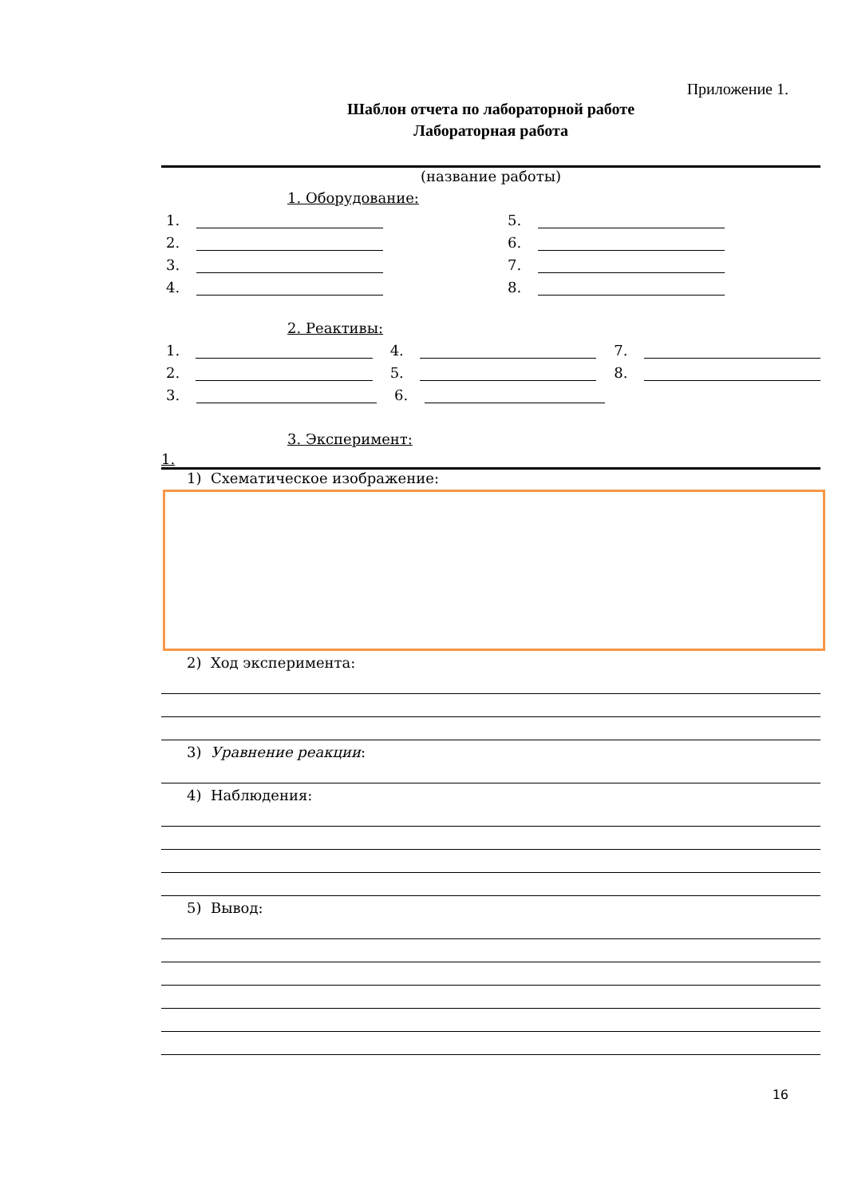Приложение 1.
Шаблон отчета по лабораторной работе
Лабораторная работа
(название работы)
1. Оборудование:
1. 5.
2. 6.
3. 7.
4. 8.
2. Реактивы:
1. 4. 7.
2. 5. 8.
3. 6.
3. Эксперимент:
1.
1) Схематическое изображение:
2) Ход эксперимента:
3) Уравнение реакции:
4) Наблюдения:
5) Вывод:
16